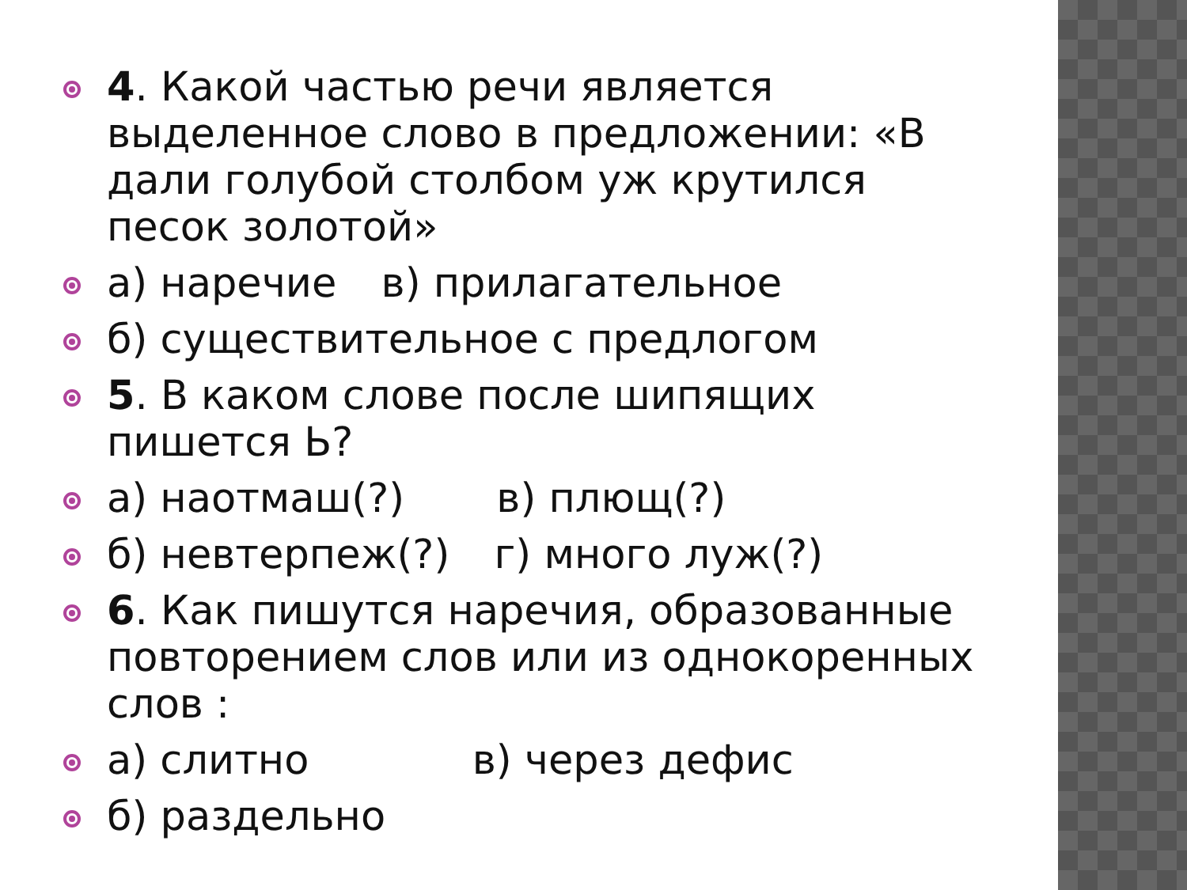4. Какой частью речи является выделенное слово в предложении: «В дали голубой столбом уж крутился песок золотой»
а) наречие в) прилагательное
б) существительное с предлогом
5. В каком слове после шипящих пишется Ь?
а) наотмаш(?) в) плющ(?)
б) невтерпеж(?) г) много луж(?)
6. Как пишутся наречия, образованные повторением слов или из однокоренных слов :
а) слитно в) через дефис
б) раздельно